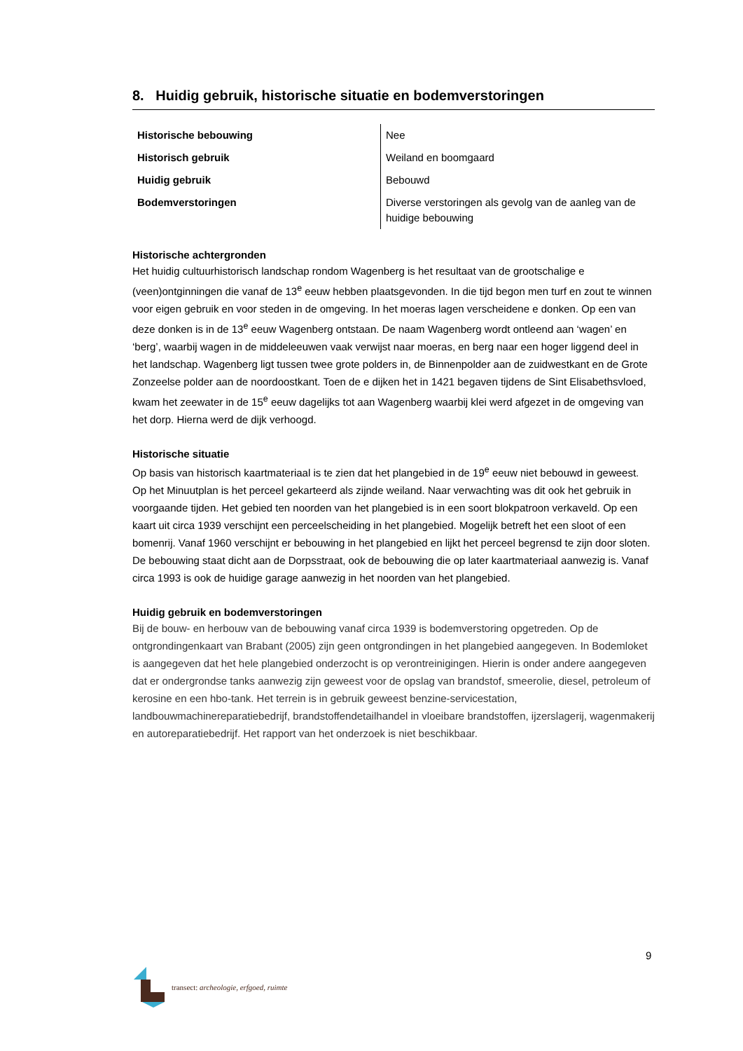8. Huidig gebruik, historische situatie en bodemverstoringen
| Historische bebouwing | Nee |
| Historisch gebruik | Weiland en boomgaard |
| Huidig gebruik | Bebouwd |
| Bodemverstoringen | Diverse verstoringen als gevolg van de aanleg van de huidige bebouwing |
Historische achtergronden
Het huidig cultuurhistorisch landschap rondom Wagenberg is het resultaat van de grootschalige e (veen)ontginningen die vanaf de 13<sup>e</sup> eeuw hebben plaatsgevonden. In die tijd begon men turf en zout te winnen voor eigen gebruik en voor steden in de omgeving. In het moeras lagen verscheidene e donken. Op een van deze donken is in de 13<sup>e</sup> eeuw Wagenberg ontstaan. De naam Wagenberg wordt ontleend aan ‘wagen’ en ‘berg’, waarbij wagen in de middeleeuwen vaak verwijst naar moeras, en berg naar een hoger liggend deel in het landschap. Wagenberg ligt tussen twee grote polders in, de Binnenpolder aan de zuidwestkant en de Grote Zonzeelse polder aan de noordoostkant. Toen de e dijken het in 1421 begaven tijdens de Sint Elisabethsvloed, kwam het zeewater in de 15<sup>e</sup> eeuw dagelijks tot aan Wagenberg waarbij klei werd afgezet in de omgeving van het dorp. Hierna werd de dijk verhoogd.
Historische situatie
Op basis van historisch kaartmateriaal is te zien dat het plangebied in de 19<sup>e</sup> eeuw niet bebouwd in geweest. Op het Minuutplan is het perceel gekarteerd als zijnde weiland. Naar verwachting was dit ook het gebruik in voorgaande tijden. Het gebied ten noorden van het plangebied is in een soort blokpatroon verkaveld. Op een kaart uit circa 1939 verschijnt een perceelscheiding in het plangebied. Mogelijk betreft het een sloot of een bomenrij. Vanaf 1960 verschijnt er bebouwing in het plangebied en lijkt het perceel begrensd te zijn door sloten. De bebouwing staat dicht aan de Dorpsstraat, ook de bebouwing die op later kaartmateriaal aanwezig is. Vanaf circa 1993 is ook de huidige garage aanwezig in het noorden van het plangebied.
Huidig gebruik en bodemverstoringen
Bij de bouw- en herbouw van de bebouwing vanaf circa 1939 is bodemverstoring opgetreden. Op de ontgrondingenkaart van Brabant (2005) zijn geen ontgrondingen in het plangebied aangegeven. In Bodemloket is aangegeven dat het hele plangebied onderzocht is op verontreinigingen. Hierin is onder andere aangegeven dat er ondergrondse tanks aanwezig zijn geweest voor de opslag van brandstof, smeerolie, diesel, petroleum of kerosine en een hbo-tank. Het terrein is in gebruik geweest benzine-servicestation, landbouwmachinereparatiebedrijf, brandstoffendetailhandel in vloeibare brandstoffen, ijzerslagerij, wagenmakerij en autoreparatiebedrijf. Het rapport van het onderzoek is niet beschikbaar.
9
transect: archeologie, erfgoed, ruimte